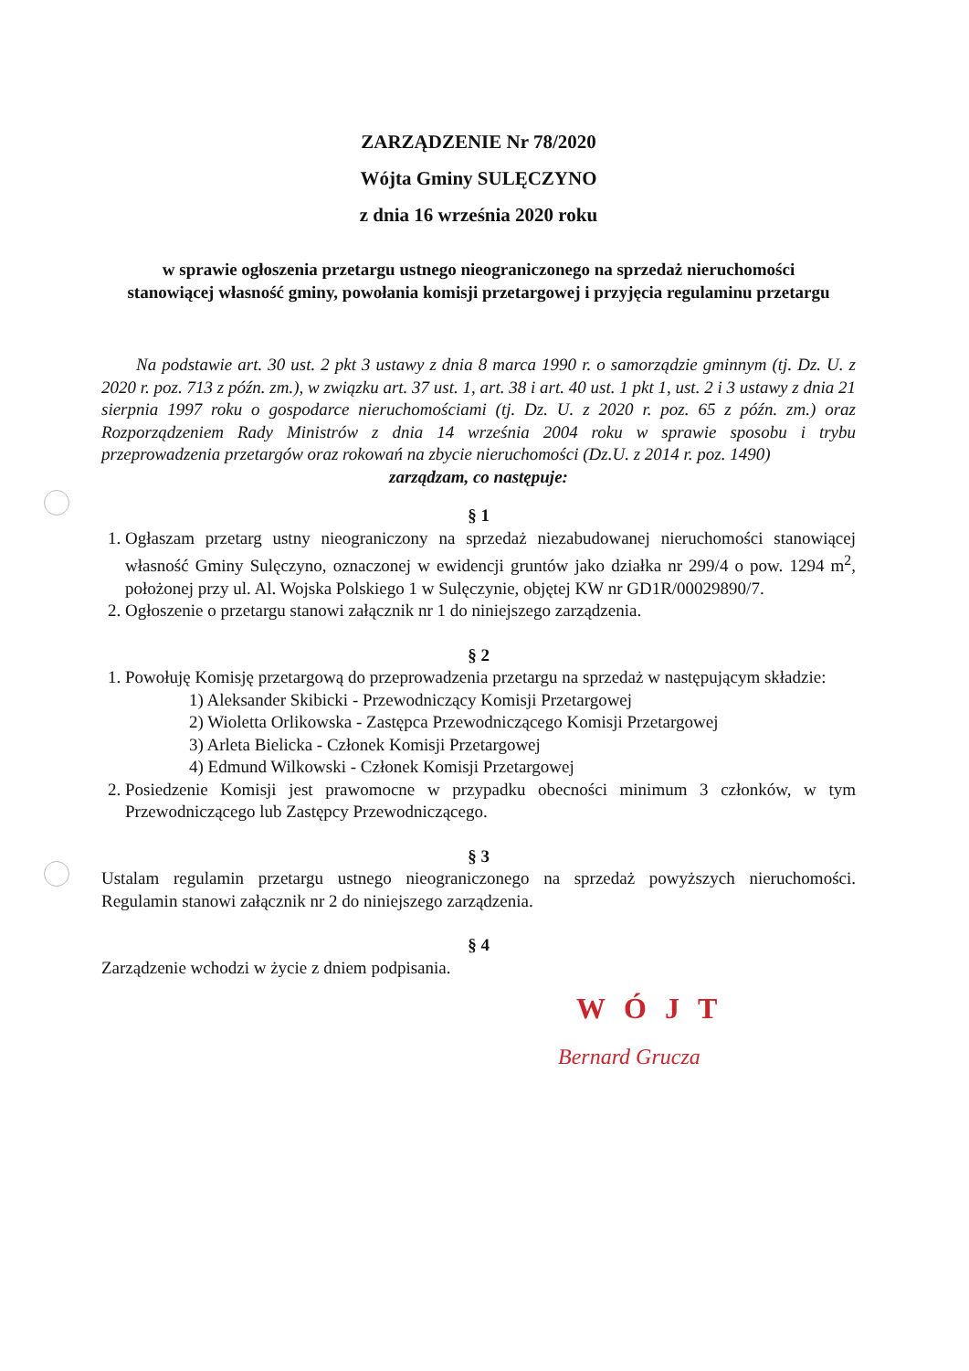ZARZĄDZENIE Nr 78/2020
Wójta Gminy SULĘCZYNO
z dnia 16 września 2020 roku
w sprawie ogłoszenia przetargu ustnego nieograniczonego na sprzedaż nieruchomości stanowiącej własność gminy, powołania komisji przetargowej i przyjęcia regulaminu przetargu
Na podstawie art. 30 ust. 2 pkt 3 ustawy z dnia 8 marca 1990 r. o samorządzie gminnym (tj. Dz. U. z 2020 r. poz. 713 z późn. zm.), w związku art. 37 ust. 1, art. 38 i art. 40 ust. 1 pkt 1, ust. 2 i 3 ustawy z dnia 21 sierpnia 1997 roku o gospodarce nieruchomościami (tj. Dz. U. z 2020 r. poz. 65 z późn. zm.) oraz Rozporządzeniem Rady Ministrów z dnia 14 września 2004 roku w sprawie sposobu i trybu przeprowadzenia przetargów oraz rokowań na zbycie nieruchomości (Dz.U. z 2014 r. poz. 1490)
zarządzam, co następuje:
§ 1
1. Ogłaszam przetarg ustny nieograniczony na sprzedaż niezabudowanej nieruchomości stanowiącej własność Gminy Sulęczyno, oznaczonej w ewidencji gruntów jako działka nr 299/4 o pow. 1294 m<sup>2</sup>, położonej przy ul. Al. Wojska Polskiego 1 w Sulęczynie, objętej KW nr GD1R/00029890/7.
2. Ogłoszenie o przetargu stanowi załącznik nr 1 do niniejszego zarządzenia.
§ 2
1. Powołuję Komisję przetargową do przeprowadzenia przetargu na sprzedaż w następującym składzie:
1) Aleksander Skibicki - Przewodniczący Komisji Przetargowej
2) Wioletta Orlikowska - Zastępca Przewodniczącego Komisji Przetargowej
3) Arleta Bielicka - Członek Komisji Przetargowej
4) Edmund Wilkowski - Członek Komisji Przetargowej
2. Posiedzenie Komisji jest prawomocne w przypadku obecności minimum 3 członków, w tym Przewodniczącego lub Zastępcy Przewodniczącego.
§ 3
Ustalam regulamin przetargu ustnego nieograniczonego na sprzedaż powyższych nieruchomości. Regulamin stanowi załącznik nr 2 do niniejszego zarządzenia.
§ 4
Zarządzenie wchodzi w życie z dniem podpisania.
WÓJT
Bernard Grucza